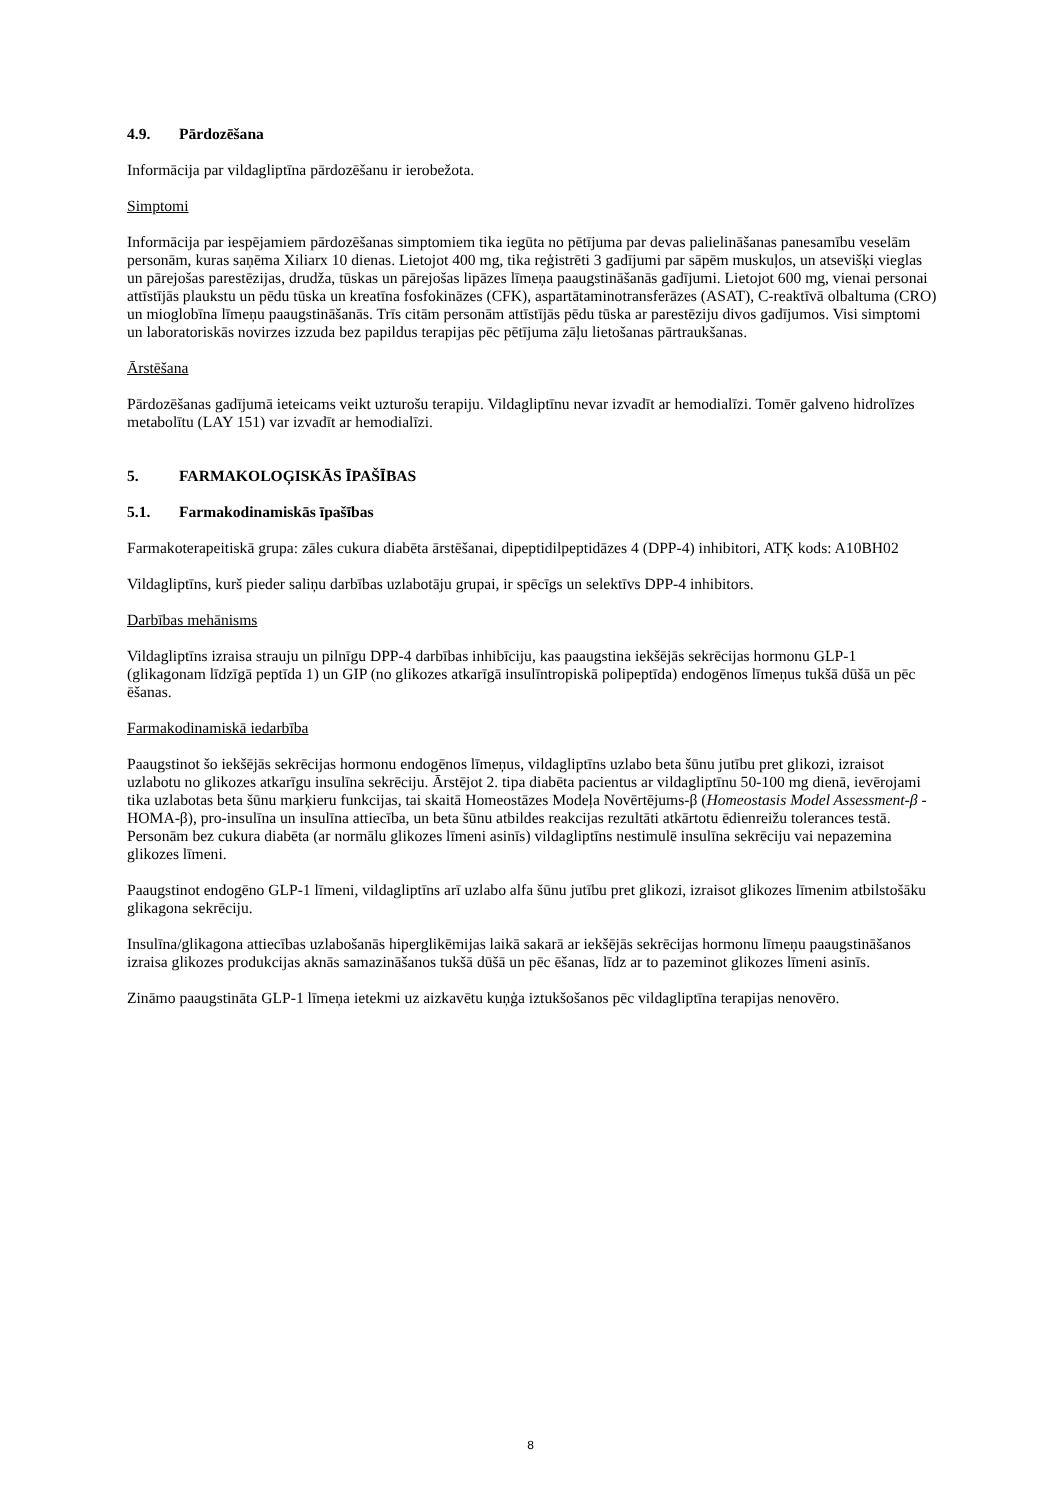4.9. Pārdozēšana
Informācija par vildagliptīna pārdozēšanu ir ierobežota.
Simptomi
Informācija par iespējamiem pārdozēšanas simptomiem tika iegūta no pētījuma par devas palielināšanas panesamību veselām personām, kuras saņēma Xiliarx 10 dienas. Lietojot 400 mg, tika reģistrēti 3 gadījumi par sāpēm muskuļos, un atsevišķi vieglas un pārejošas parestēzijas, drudža, tūskas un pārejošas lipāzes līmeņa paaugstināšanās gadījumi. Lietojot 600 mg, vienai personai attīstījās plaukstu un pēdu tūska un kreatīna fosfokināzes (CFK), aspartātaminotransferāzes (ASAT), C-reaktīvā olbaltuma (CRO) un mioglobīna līmeņu paaugstināšanās. Trīs citām personām attīstījās pēdu tūska ar parestēziju divos gadījumos. Visi simptomi un laboratoriskās novirzes izzuda bez papildus terapijas pēc pētījuma zāļu lietošanas pārtraukšanas.
Ārstēšana
Pārdozēšanas gadījumā ieteicams veikt uzturošu terapiju. Vildagliptīnu nevar izvadīt ar hemodialīzi. Tomēr galveno hidrolīzes metabolītu (LAY 151) var izvadīt ar hemodialīzi.
5. FARMAKOLOĢISKĀS ĪPAŠĪBAS
5.1. Farmakodinamiskās īpašības
Farmakoterapeitiskā grupa: zāles cukura diabēta ārstēšanai, dipeptidilpeptidāzes 4 (DPP-4) inhibitori, ATĶ kods: A10BH02
Vildagliptīns, kurš pieder saliņu darbības uzlabotāju grupai, ir spēcīgs un selektīvs DPP-4 inhibitors.
Darbības mehānisms
Vildagliptīns izraisa strauju un pilnīgu DPP-4 darbības inhibīciju, kas paaugstina iekšējās sekrēcijas hormonu GLP-1 (glikagonam līdzīgā peptīda 1) un GIP (no glikozes atkarīgā insulīntropiskā polipeptīda) endogēnos līmeņus tukšā dūšā un pēc ēšanas.
Farmakodinamiskā iedarbība
Paaugstinot šo iekšējās sekrēcijas hormonu endogēnos līmeņus, vildagliptīns uzlabo beta šūnu jutību pret glikozi, izraisot uzlabotu no glikozes atkarīgu insulīna sekrēciju. Ārstējot 2. tipa diabēta pacientus ar vildagliptīnu 50-100 mg dienā, ievērojami tika uzlabotas beta šūnu marķieru funkcijas, tai skaitā Homeostāzes Modeļa Novērtējums-β (Homeostasis Model Assessment-β - HOMA-β), pro-insulīna un insulīna attiecība, un beta šūnu atbildes reakcijas rezultāti atkārtotu ēdienreižu tolerances testā. Personām bez cukura diabēta (ar normālu glikozes līmeni asinīs) vildagliptīns nestimulē insulīna sekrēciju vai nepazemina glikozes līmeni.
Paaugstinot endogēno GLP-1 līmeni, vildagliptīns arī uzlabo alfa šūnu jutību pret glikozi, izraisot glikozes līmenim atbilstošāku glikagona sekrēciju.
Insulīna/glikagona attiecības uzlabošanās hiperglikēmijas laikā sakarā ar iekšējās sekrēcijas hormonu līmeņu paaugstināšanos izraisa glikozes produkcijas aknās samazināšanos tukšā dūšā un pēc ēšanas, līdz ar to pazeminot glikozes līmeni asinīs.
Zināmo paaugstināta GLP-1 līmeņa ietekmi uz aizkavētu kuņģa iztukšošanos pēc vildagliptīna terapijas nenovēro.
8